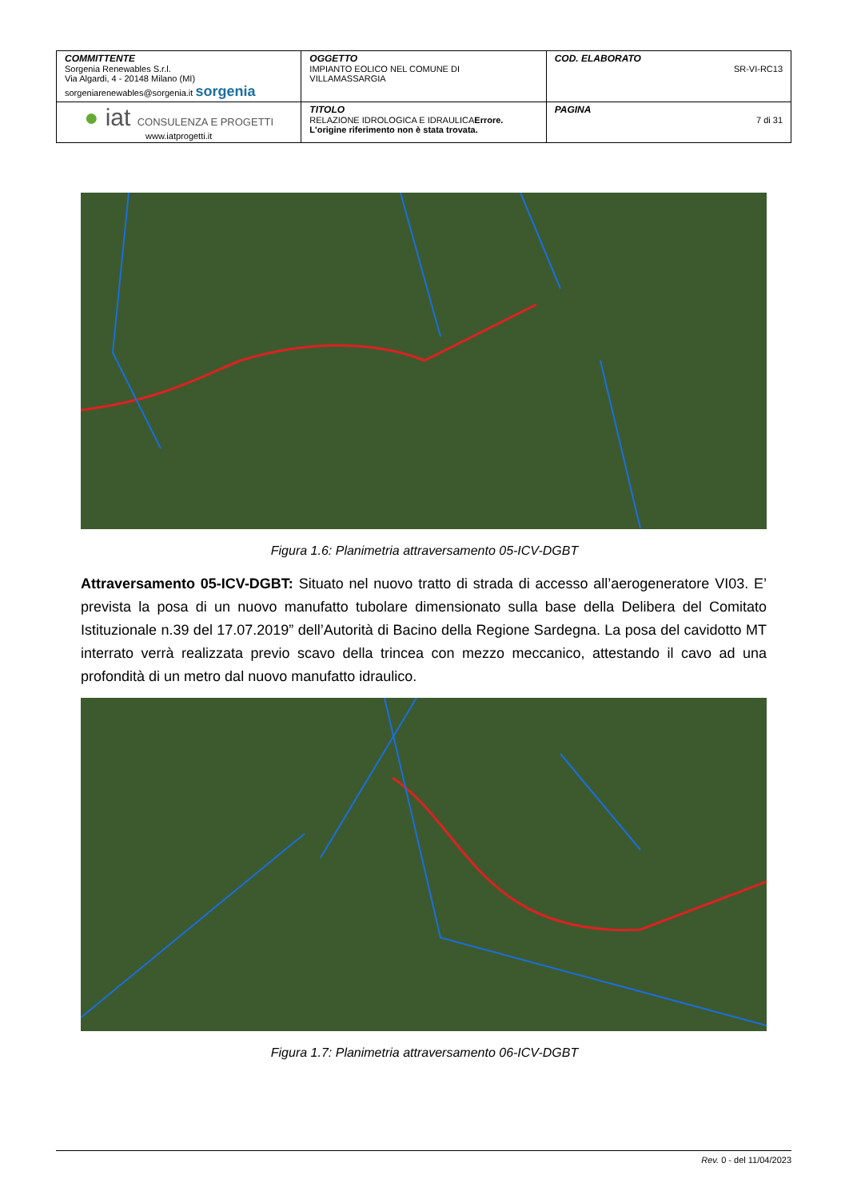| COMMITTENTE Sorgenia Renewables S.r.l. Via Algardi, 4 - 20148 Milano (MI) sorgeniarenewables@sorgenia.it sorgenia | OGGETTO IMPIANTO EOLICO NEL COMUNE DI VILLAMASSARGIA | COD. ELABORATO SR-VI-RC13 |
| ● iat CONSULENZA E PROGETTI www.iatprogetti.it | TITOLO RELAZIONE IDROLOGICA E IDRAULICA Errore. L'origine riferimento non è stata trovata. | PAGINA 7 di 31 |
Figura 1.6: Planimetria attraversamento 05-ICV-DGBT
Attraversamento 05-ICV-DGBT: Situato nel nuovo tratto di strada di accesso all’aerogeneratore VI03. E’ prevista la posa di un nuovo manufatto tubolare dimensionato sulla base della Delibera del Comitato Istituzionale n.39 del 17.07.2019” dell’Autorità di Bacino della Regione Sardegna. La posa del cavidotto MT interrato verrà realizzata previo scavo della trincea con mezzo meccanico, attestando il cavo ad una profondità di un metro dal nuovo manufatto idraulico.
Figura 1.7: Planimetria attraversamento 06-ICV-DGBT
Rev. 0 - del 11/04/2023